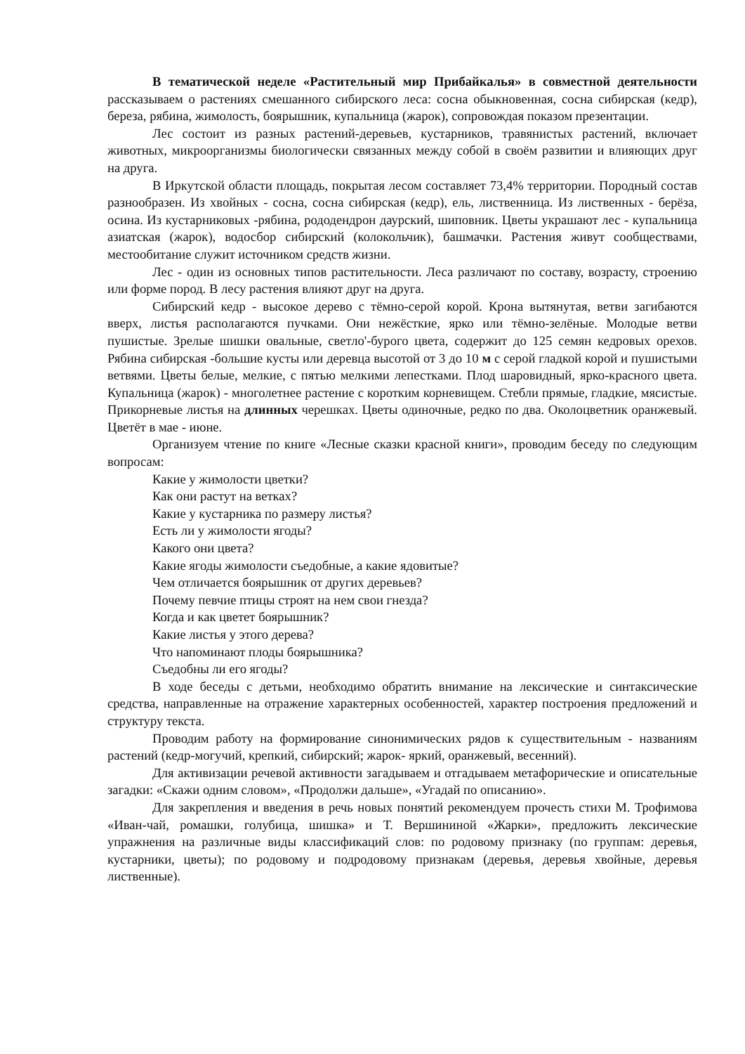В тематической неделе «Растительный мир Прибайкалья» в совместной деятельности рассказываем о растениях смешанного сибирского леса: сосна обыкновенная, сосна сибирская (кедр), береза, рябина, жимолость, боярышник, купальница (жарок), сопровождая показом презентации.
Лес состоит из разных растений-деревьев, кустарников, травянистых растений, включает животных, микроорганизмы биологически связанных между собой в своём развитии и влияющих друг на друга.
В Иркутской области площадь, покрытая лесом составляет 73,4% территории. Породный состав разнообразен. Из хвойных - сосна, сосна сибирская (кедр), ель, лиственница. Из лиственных - берёза, осина. Из кустарниковых -рябина, рододендрон даурский, шиповник. Цветы украшают лес - купальница азиатская (жарок), водосбор сибирский (колокольчик), башмачки. Растения живут сообществами, местообитание служит источником средств жизни.
Лес - один из основных типов растительности. Леса различают по составу, возрасту, строению или форме пород. В лесу растения влияют друг на друга.
Сибирский кедр - высокое дерево с тёмно-серой корой. Крона вытянутая, ветви загибаются вверх, листья располагаются пучками. Они нежёсткие, ярко или тёмно-зелёные. Молодые ветви пушистые. Зрелые шишки овальные, светло'-бурого цвета, содержит до 125 семян кедровых орехов. Рябина сибирская -большие кусты или деревца высотой от 3 до 10 м с серой гладкой корой и пушистыми ветвями. Цветы белые, мелкие, с пятью мелкими лепестками. Плод шаровидный, ярко-красного цвета. Купальница (жарок) - многолетнее растение с коротким корневищем. Стебли прямые, гладкие, мясистые. Прикорневые листья на длинных черешках. Цветы одиночные, редко по два. Околоцветник оранжевый. Цветёт в мае - июне.
Организуем чтение по книге «Лесные сказки красной книги», проводим беседу по следующим вопросам:
Какие у жимолости цветки?
Как они растут на ветках?
Какие у кустарника по размеру листья?
Есть ли у жимолости ягоды?
Какого они цвета?
Какие ягоды жимолости съедобные, а какие ядовитые?
Чем отличается боярышник от других деревьев?
Почему певчие птицы строят на нем свои гнезда?
Когда и как цветет боярышник?
Какие листья у этого дерева?
Что напоминают плоды боярышника?
Съедобны ли его ягоды?
В ходе беседы с детьми, необходимо обратить внимание на лексические и синтаксические средства, направленные на отражение характерных особенностей, характер построения предложений и структуру текста.
Проводим работу на формирование синонимических рядов к существительным - названиям растений (кедр-могучий, крепкий, сибирский; жарок- яркий, оранжевый, весенний).
Для активизации речевой активности загадываем и отгадываем метафорические и описательные загадки: «Скажи одним словом», «Продолжи дальше», «Угадай по описанию».
Для закрепления и введения в речь новых понятий рекомендуем прочесть стихи М. Трофимова «Иван-чай, ромашки, голубица, шишка» и Т. Вершининой «Жарки», предложить лексические упражнения на различные виды классификаций слов: по родовому признаку (по группам: деревья, кустарники, цветы); по родовому и подродовому признакам (деревья, деревья хвойные, деревья лиственные).